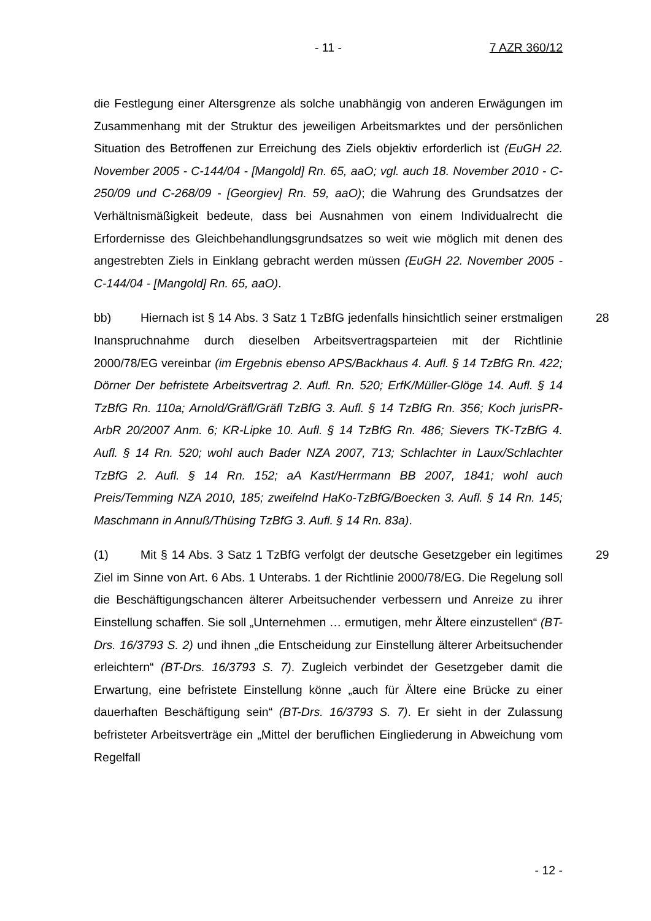- 11 - 7 AZR 360/12
die Festlegung einer Altersgrenze als solche unabhängig von anderen Erwägungen im Zusammenhang mit der Struktur des jeweiligen Arbeitsmarktes und der persönlichen Situation des Betroffenen zur Erreichung des Ziels objektiv erforderlich ist (EuGH 22. November 2005 - C-144/04 - [Mangold] Rn. 65, aaO; vgl. auch 18. November 2010 - C-250/09 und C-268/09 - [Georgiev] Rn. 59, aaO); die Wahrung des Grundsatzes der Verhältnismäßigkeit bedeute, dass bei Ausnahmen von einem Individualrecht die Erfordernisse des Gleichbehandlungsgrundsatzes so weit wie möglich mit denen des angestrebten Ziels in Einklang gebracht werden müssen (EuGH 22. November 2005 - C-144/04 - [Mangold] Rn. 65, aaO).
28 bb) Hiernach ist § 14 Abs. 3 Satz 1 TzBfG jedenfalls hinsichtlich seiner erstmaligen Inanspruchnahme durch dieselben Arbeitsvertragsparteien mit der Richtlinie 2000/78/EG vereinbar (im Ergebnis ebenso APS/Backhaus 4. Aufl. § 14 TzBfG Rn. 422; Dörner Der befristete Arbeitsvertrag 2. Aufl. Rn. 520; ErfK/Müller-Glöge 14. Aufl. § 14 TzBfG Rn. 110a; Arnold/Gräfl/Gräfl TzBfG 3. Aufl. § 14 TzBfG Rn. 356; Koch jurisPR-ArbR 20/2007 Anm. 6; KR-Lipke 10. Aufl. § 14 TzBfG Rn. 486; Sievers TK-TzBfG 4. Aufl. § 14 Rn. 520; wohl auch Bader NZA 2007, 713; Schlachter in Laux/Schlachter TzBfG 2. Aufl. § 14 Rn. 152; aA Kast/Herrmann BB 2007, 1841; wohl auch Preis/Temming NZA 2010, 185; zweifelnd HaKo-TzBfG/Boecken 3. Aufl. § 14 Rn. 145; Maschmann in Annuß/Thüsing TzBfG 3. Aufl. § 14 Rn. 83a).
29 (1) Mit § 14 Abs. 3 Satz 1 TzBfG verfolgt der deutsche Gesetzgeber ein legitimes Ziel im Sinne von Art. 6 Abs. 1 Unterabs. 1 der Richtlinie 2000/78/EG. Die Regelung soll die Beschäftigungschancen älterer Arbeitsuchender verbessern und Anreize zu ihrer Einstellung schaffen. Sie soll „Unternehmen … ermutigen, mehr Ältere einzustellen“ (BT-Drs. 16/3793 S. 2) und ihnen „die Entscheidung zur Einstellung älterer Arbeitsuchender erleichtern“ (BT-Drs. 16/3793 S. 7). Zugleich verbindet der Gesetzgeber damit die Erwartung, eine befristete Einstellung könne „auch für Ältere eine Brücke zu einer dauerhaften Beschäftigung sein“ (BT-Drs. 16/3793 S. 7). Er sieht in der Zulassung befristeter Arbeitsverträge ein „Mittel der beruflichen Eingliederung in Abweichung vom Regelfall
- 12 -